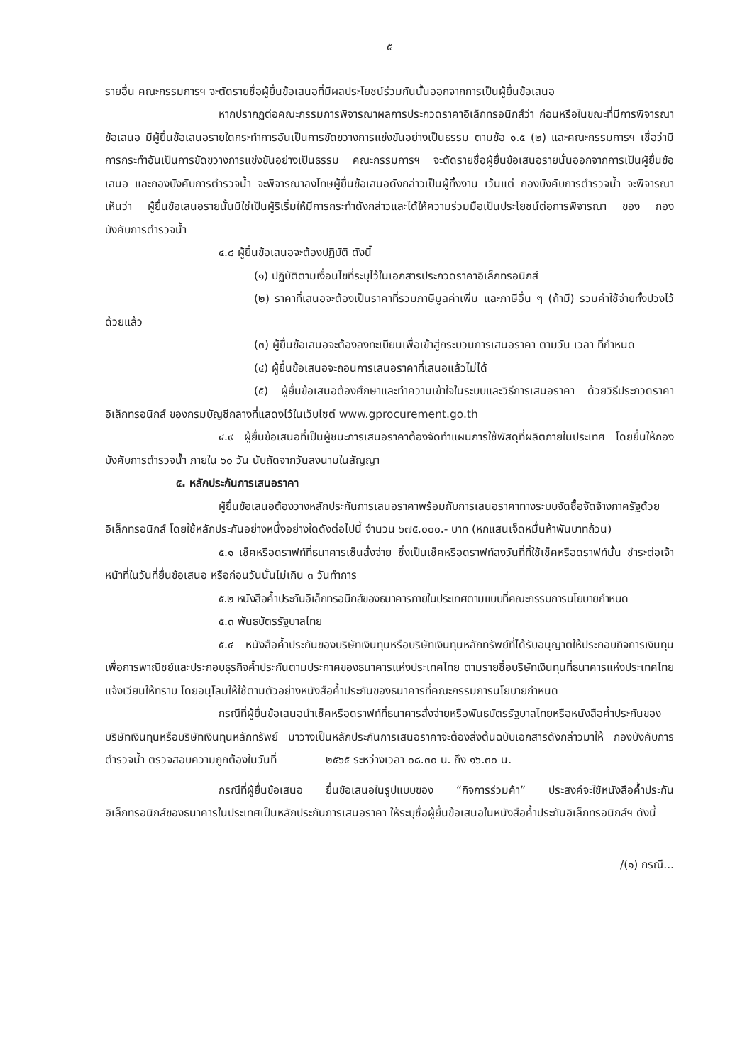๕
รายอื่น คณะกรรมการฯ จะตัดรายชื่อผู้ยื่นข้อเสนอที่มีผลประโยชน์ร่วมกันนั้นออกจากการเป็นผู้ยื่นข้อเสนอ
หากปรากฏต่อคณะกรรมการพิจารณาผลการประกวดราคาอิเล็กทรอนิกส์ว่า ก่อนหรือในขณะที่มีการพิจารณาข้อเสนอ มีผู้ยื่นข้อเสนอรายใดกระทำการอันเป็นการขัดขวางการแข่งขันอย่างเป็นธรรม ตามข้อ ๑.๕ (๒) และคณะกรรมการฯ เชื่อว่ามีการกระทำอันเป็นการขัดขวางการแข่งขันอย่างเป็นธรรม คณะกรรมการฯ จะตัดรายชื่อผู้ยื่นข้อเสนอรายนั้นออกจากการเป็นผู้ยื่นข้อเสนอ และกองบังคับการตำรวจน้ำ จะพิจารณาลงโทษผู้ยื่นข้อเสนอดังกล่าวเป็นผู้ทิ้งงาน เว้นแต่ กองบังคับการตำรวจน้ำ จะพิจารณาเห็นว่า ผู้ยื่นข้อเสนอรายนั้นมิใช่เป็นผู้ริเริ่มให้มีการกระทำดังกล่าวและได้ให้ความร่วมมือเป็นประโยชน์ต่อการพิจารณา ของ กองบังคับการตำรวจน้ำ
๔.๘ ผู้ยื่นข้อเสนอจะต้องปฏิบัติ ดังนี้
(๑) ปฏิบัติตามเงื่อนไขที่ระบุไว้ในเอกสารประกวดราคาอิเล็กทรอนิกส์
(๒) ราคาที่เสนอจะต้องเป็นราคาที่รวมภาษีมูลค่าเพิ่ม และภาษีอื่น ๆ (ถ้ามี) รวมค่าใช้จ่ายทั้งปวงไว้ด้วยแล้ว
(๓) ผู้ยื่นข้อเสนอจะต้องลงทะเบียนเพื่อเข้าสู่กระบวนการเสนอราคา ตามวัน เวลา ที่กำหนด
(๔) ผู้ยื่นข้อเสนอจะถอนการเสนอราคาที่เสนอแล้วไม่ได้
(๕) ผู้ยื่นข้อเสนอต้องศึกษาและทำความเข้าใจในระบบและวิธีการเสนอราคา ด้วยวิธีประกวดราคาอิเล็กทรอนิกส์ ของกรมบัญชีกลางที่แสดงไว้ในเว็บไซต์ www.gprocurement.go.th
๔.๙ ผู้ยื่นข้อเสนอที่เป็นผู้ชนะการเสนอราคาต้องจัดทำแผนการใช้พัสดุที่ผลิตภายในประเทศ โดยยื่นให้กองบังคับการตำรวจน้ำ ภายใน ๖๐ วัน นับถัดจากวันลงนามในสัญญา
๕. หลักประกันการเสนอราคา
ผู้ยื่นข้อเสนอต้องวางหลักประกันการเสนอราคาพร้อมกับการเสนอราคาทางระบบจัดซื้อจัดจ้างภาครัฐด้วยอิเล็กทรอนิกส์ โดยใช้หลักประกันอย่างหนึ่งอย่างใดดังต่อไปนี้ จำนวน ๖๗๕,๐๐๐.- บาท (หกแสนเจ็ดหมื่นห้าพันบาทถ้วน)
๕.๑ เช็คหรือดราฟท์ที่ธนาคารเซ็นสั่งจ่าย ซึ่งเป็นเช็คหรือดราฟท์ลงวันที่ที่ใช้เช็คหรือดราฟท์นั้น ชำระต่อเจ้าหน้าที่ในวันที่ยื่นข้อเสนอ หรือก่อนวันนั้นไม่เกิน ๓ วันทำการ
๕.๒ หนังสือค้ำประกันอิเล็กทรอนิกส์ของธนาคารภายในประเทศตามแบบที่คณะกรรมการนโยบายกำหนด
๕.๓ พันธบัตรรัฐบาลไทย
๕.๔ หนังสือค้ำประกันของบริษัทเงินทุนหรือบริษัทเงินทุนหลักทรัพย์ที่ได้รับอนุญาตให้ประกอบกิจการเงินทุนเพื่อการพาณิชย์และประกอบธุรกิจค้ำประกันตามประกาศของธนาคารแห่งประเทศไทย ตามรายชื่อบริษัทเงินทุนที่ธนาคารแห่งประเทศไทยแจ้งเวียนให้ทราบ โดยอนุโลมให้ใช้ตามตัวอย่างหนังสือค้ำประกันของธนาคารที่คณะกรรมการนโยบายกำหนด
กรณีที่ผู้ยื่นข้อเสนอนำเช็คหรือดราฟท์ที่ธนาคารสั่งจ่ายหรือพันธบัตรรัฐบาลไทยหรือหนังสือค้ำประกันของบริษัทเงินทุนหรือบริษัทเงินทุนหลักทรัพย์ มาวางเป็นหลักประกันการเสนอราคาจะต้องส่งต้นฉบับเอกสารดังกล่าวมาให้ กองบังคับการตำรวจน้ำ ตรวจสอบความถูกต้องในวันที่ ๒๕๖๕ ระหว่างเวลา ๐๘.๓๐ น. ถึง ๑๖.๓๐ น.
กรณีที่ผู้ยื่นข้อเสนอ ยื่นข้อเสนอในรูปแบบของ “กิจการร่วมค้า” ประสงค์จะใช้หนังสือค้ำประกันอิเล็กทรอนิกส์ของธนาคารในประเทศเป็นหลักประกันการเสนอราคา ให้ระบุชื่อผู้ยื่นข้อเสนอในหนังสือค้ำประกันอิเล็กทรอนิกส์ฯ ดังนี้
/(๑) กรณี...